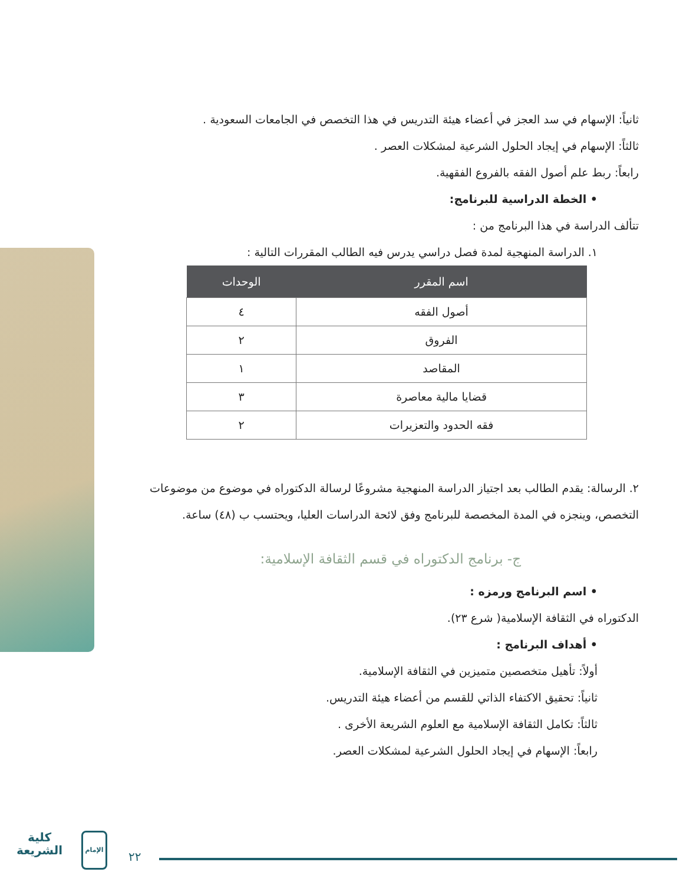ثانياً: الإسهام في سد العجز في أعضاء هيئة التدريس في هذا التخصص في الجامعات السعودية .
ثالثاً: الإسهام في إيجاد الحلول الشرعية لمشكلات العصر .
رابعاً: ربط علم أصول الفقه بالفروع الفقهية.
• الخطة الدراسية للبرنامج:
تتألف الدراسة في هذا البرنامج من :
١. الدراسة المنهجية لمدة فصل دراسي يدرس فيه الطالب المقررات التالية :
| اسم المقرر | الوحدات |
| --- | --- |
| أصول الفقه | ٤ |
| الفروق | ٢ |
| المقاصد | ١ |
| قضايا مالية معاصرة | ٣ |
| فقه الحدود والتعزيرات | ٢ |
٢. الرسالة: يقدم الطالب بعد اجتياز الدراسة المنهجية مشروعًا لرسالة الدكتوراه في موضوع من موضوعات التخصص، وينجزه في المدة المخصصة للبرنامج وفق لائحة الدراسات العليا، ويحتسب ب (٤٨) ساعة.
ج- برنامج الدكتوراه في قسم الثقافة الإسلامية:
• اسم البرنامج ورمزه :
الدكتوراه في الثقافة الإسلامية( شرع ٢٣).
• أهداف البرنامج :
أولاً: تأهيل متخصصين متميزين في الثقافة الإسلامية.
ثانياً: تحقيق الاكتفاء الذاتي للقسم من أعضاء هيئة التدريس.
ثالثاً: تكامل الثقافة الإسلامية مع العلوم الشريعة الأخرى .
رابعاً: الإسهام في إيجاد الحلول الشرعية لمشكلات العصر.
كلية
الشريعة
الإمام
٢٢